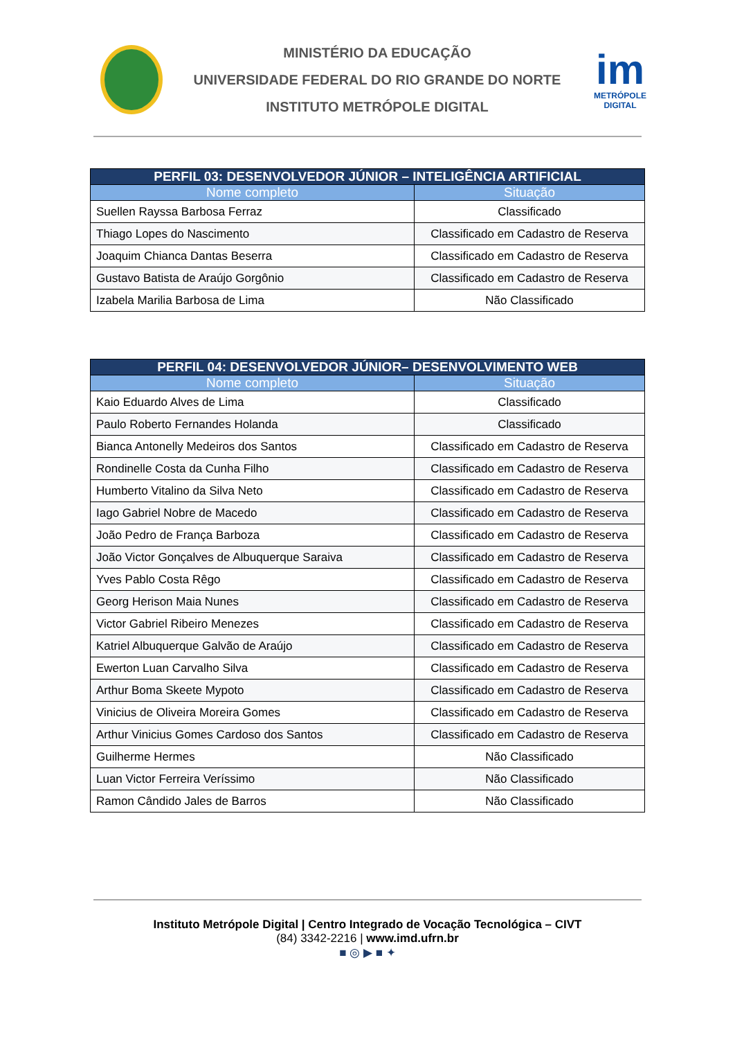MINISTÉRIO DA EDUCAÇÃO
UNIVERSIDADE FEDERAL DO RIO GRANDE DO NORTE
INSTITUTO METRÓPOLE DIGITAL
im
METRÓPOLE
DIGITAL
| PERFIL 03: DESENVOLVEDOR JÚNIOR – INTELIGÊNCIA ARTIFICIAL | |
| --- | --- |
| Nome completo | Situação |
| Suellen Rayssa Barbosa Ferraz | Classificado |
| Thiago Lopes do Nascimento | Classificado em Cadastro de Reserva |
| Joaquim Chianca Dantas Beserra | Classificado em Cadastro de Reserva |
| Gustavo Batista de Araújo Gorgônio | Classificado em Cadastro de Reserva |
| Izabela Marilia Barbosa de Lima | Não Classificado |
| PERFIL 04: DESENVOLVEDOR JÚNIOR– DESENVOLVIMENTO WEB | |
| --- | --- |
| Nome completo | Situação |
| Kaio Eduardo Alves de Lima | Classificado |
| Paulo Roberto Fernandes Holanda | Classificado |
| Bianca Antonelly Medeiros dos Santos | Classificado em Cadastro de Reserva |
| Rondinelle Costa da Cunha Filho | Classificado em Cadastro de Reserva |
| Humberto Vitalino da Silva Neto | Classificado em Cadastro de Reserva |
| Iago Gabriel Nobre de Macedo | Classificado em Cadastro de Reserva |
| João Pedro de França Barboza | Classificado em Cadastro de Reserva |
| João Victor Gonçalves de Albuquerque Saraiva | Classificado em Cadastro de Reserva |
| Yves Pablo Costa Rêgo | Classificado em Cadastro de Reserva |
| Georg Herison Maia Nunes | Classificado em Cadastro de Reserva |
| Victor Gabriel Ribeiro Menezes | Classificado em Cadastro de Reserva |
| Katriel Albuquerque Galvão de Araújo | Classificado em Cadastro de Reserva |
| Ewerton Luan Carvalho Silva | Classificado em Cadastro de Reserva |
| Arthur Boma Skeete Mypoto | Classificado em Cadastro de Reserva |
| Vinicius de Oliveira Moreira Gomes | Classificado em Cadastro de Reserva |
| Arthur Vinicius Gomes Cardoso dos Santos | Classificado em Cadastro de Reserva |
| Guilherme Hermes | Não Classificado |
| Luan Victor Ferreira Veríssimo | Não Classificado |
| Ramon Cândido Jales de Barros | Não Classificado |
Instituto Metrópole Digital | Centro Integrado de Vocação Tecnológica – CIVT
(84) 3342-2216 | www.imd.ufrn.br
■ ◎ ▶ ■ ✦